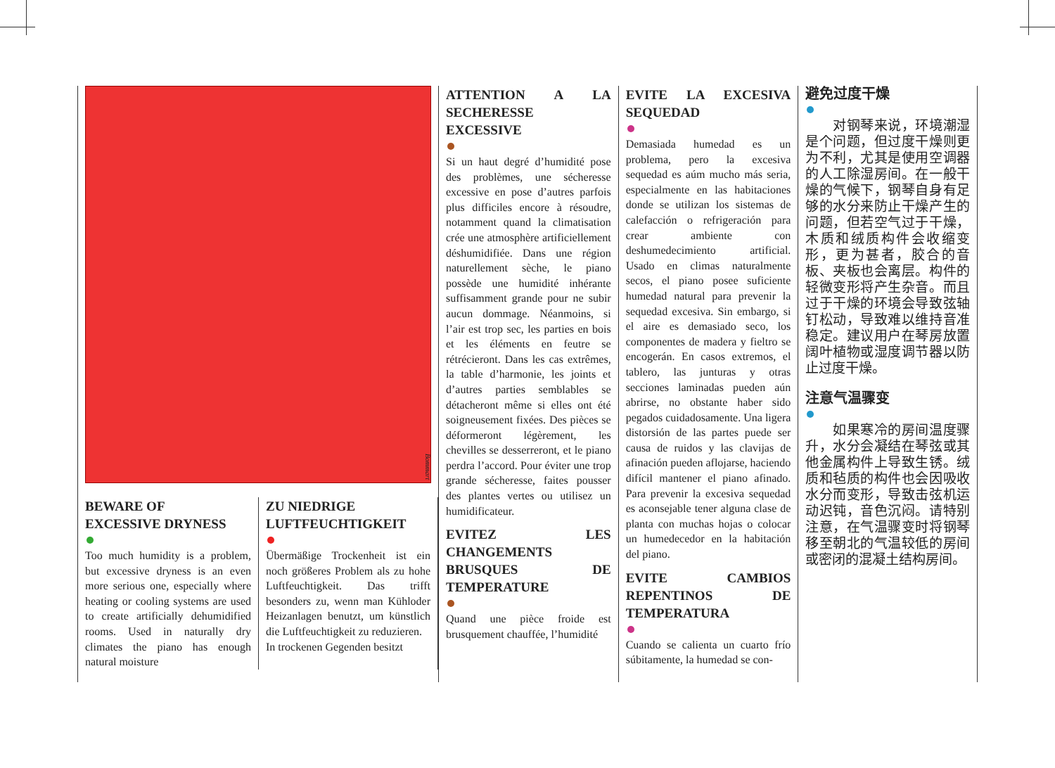Bommart
BEWARE OF
EXCESSIVE DRYNESS
Too much humidity is a problem, but excessive dryness is an even more serious one, especially where heating or cooling systems are used to create artificially dehumidified rooms. Used in naturally dry climates the piano has enough natural moisture
ZU NIEDRIGE
LUFTFEUCHTIGKEIT
Übermäßige Trockenheit ist ein noch größeres Problem als zu hohe Luftfeuchtigkeit. Das trifft besonders zu, wenn man Kühloder Heizanlagen benutzt, um künstlich die Luftfeuchtigkeit zu reduzieren.
In trockenen Gegenden besitzt
ATTENTION A LA SECHERESSE EXCESSIVE
Si un haut degré d’humidité pose des problèmes, une sécheresse excessive en pose d’autres parfois plus difficiles encore à résoudre, notamment quand la climatisation crée une atmosphère artificiellement déshumidifiée. Dans une région naturellement sèche, le piano possède une humidité inhérante suffisamment grande pour ne subir aucun dommage. Néanmoins, si l’air est trop sec, les parties en bois et les éléments en feutre se rétrécieront. Dans les cas extrêmes, la table d’harmonie, les joints et d’autres parties semblables se détacheront même si elles ont été soigneusement fixées. Des pièces se déformeront légèrement, les chevilles se desserreront, et le piano perdra l’accord. Pour éviter une trop grande sécheresse, faites pousser des plantes vertes ou utilisez un humidificateur.
EVITEZ LES CHANGEMENTS BRUSQUES DE TEMPERATURE
Quand une pièce froide est brusquement chauffée, l’humidité
EVITE LA EXCESIVA SEQUEDAD
Demasiada humedad es un problema, pero la excesiva sequedad es aúm mucho más seria, especialmente en las habitaciones donde se utilizan los sistemas de calefacción o refrigeración para crear ambiente con deshumedecimiento artificial. Usado en climas naturalmente secos, el piano posee suficiente humedad natural para prevenir la sequedad excesiva. Sin embargo, si el aire es demasiado seco, los componentes de madera y fieltro se encogerán. En casos extremos, el tablero, las junturas y otras secciones laminadas pueden aún abrirse, no obstante haber sido pegados cuidadosamente. Una ligera distorsión de las partes puede ser causa de ruidos y las clavijas de afinación pueden aflojarse, haciendo difícil mantener el piano afinado. Para prevenir la excesiva sequedad es aconsejable tener alguna clase de planta con muchas hojas o colocar un humedecedor en la habitación del piano.
EVITE CAMBIOS REPENTINOS DE TEMPERATURA
Cuando se calienta un cuarto frío súbitamente, la humedad se con-
避免过度干燥
　　对钢琴来说，环境潮湿是个问题，但过度干燥则更为不利，尤其是使用空调器的人工除湿房间。在一般干燥的气候下，钢琴自身有足够的水分来防止干燥产生的问题，但若空气过于干燥，木质和绒质构件会收缩变形，更为甚者，胶合的音板、夹板也会离层。构件的轻微变形将产生杂音。而且过于干燥的环境会导致弦轴钉松动，导致难以维持音准稳定。建议用户在琴房放置阔叶植物或湿度调节器以防止过度干燥。
注意气温骤变
　　如果寒冷的房间温度骤升，水分会凝结在琴弦或其他金属构件上导致生锈。绒质和毡质的构件也会因吸收水分而变形，导致击弦机运动迟钝，音色沉闷。请特别注意，在气温骤变时将钢琴移至朝北的气温较低的房间或密闭的混凝土结构房间。